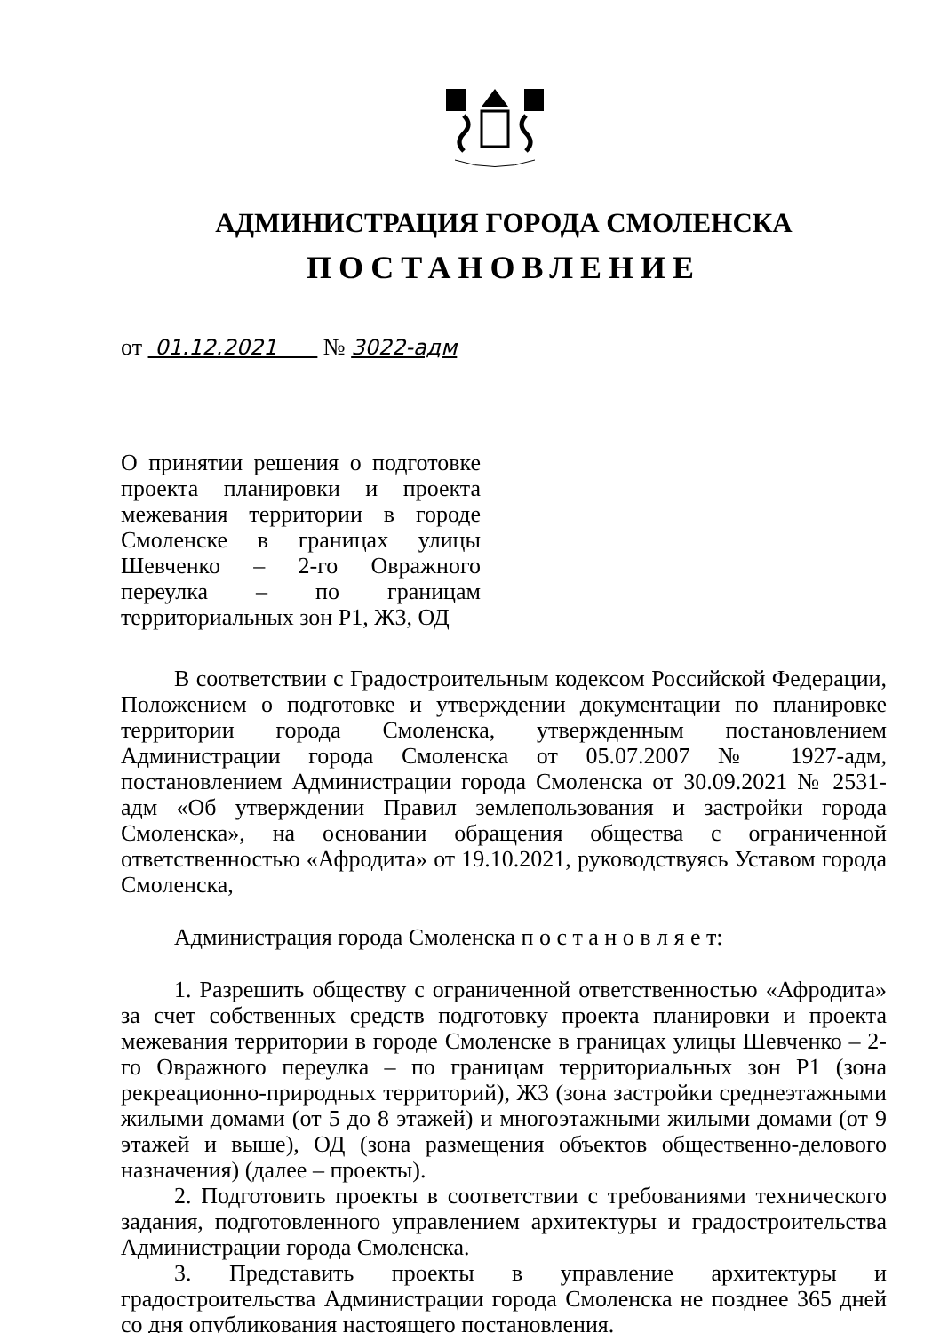АДМИНИСТРАЦИЯ ГОРОДА СМОЛЕНСКА
ПОСТАНОВЛЕНИЕ
от 01.12.2021 № 3022-адм
О принятии решения о подготовке проекта планировки и проекта межевания территории в городе Смоленске в границах улицы Шевченко – 2-го Овражного переулка – по границам территориальных зон Р1, Ж3, ОД
В соответствии с Градостроительным кодексом Российской Федерации, Положением о подготовке и утверждении документации по планировке территории города Смоленска, утвержденным постановлением Администрации города Смоленска от 05.07.2007 № 1927-адм, постановлением Администрации города Смоленска от 30.09.2021 № 2531-адм «Об утверждении Правил землепользования и застройки города Смоленска», на основании обращения общества с ограниченной ответственностью «Афродита» от 19.10.2021, руководствуясь Уставом города Смоленска,
Администрация города Смоленска п о с т а н о в л я е т:
1. Разрешить обществу с ограниченной ответственностью «Афродита» за счет собственных средств подготовку проекта планировки и проекта межевания территории в городе Смоленске в границах улицы Шевченко – 2-го Овражного переулка – по границам территориальных зон Р1 (зона рекреационно-природных территорий), Ж3 (зона застройки среднеэтажными жилыми домами (от 5 до 8 этажей) и многоэтажными жилыми домами (от 9 этажей и выше), ОД (зона размещения объектов общественно-делового назначения) (далее – проекты).
2. Подготовить проекты в соответствии с требованиями технического задания, подготовленного управлением архитектуры и градостроительства Администрации города Смоленска.
3. Представить проекты в управление архитектуры и градостроительства Администрации города Смоленска не позднее 365 дней со дня опубликования настоящего постановления.